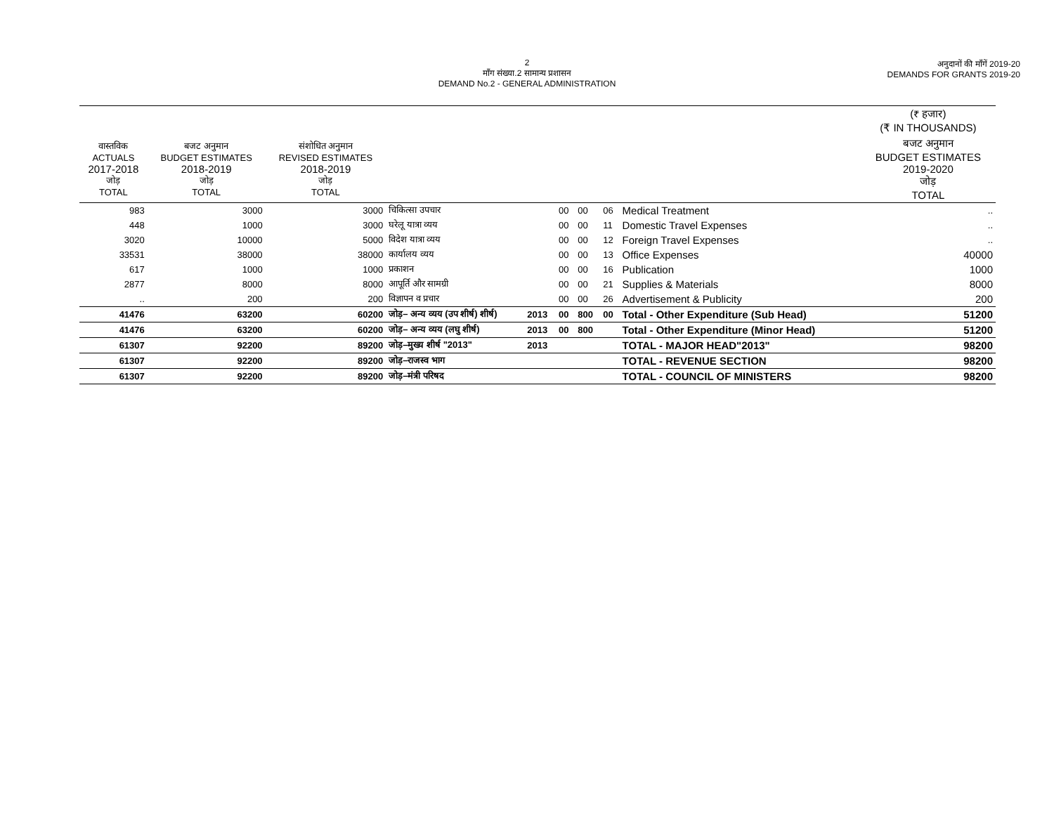2
माँग संख्या.2 सामान्य प्रशासन
DEMAND No.2 - GENERAL ADMINISTRATION
अनुदानों की माँगें 2019-20
DEMANDS FOR GRANTS 2019-20
| | | | | | | | | | (₹ हजार) (₹ IN THOUSANDS) |
| --- | --- | --- | --- | --- | --- | --- | --- | --- | --- |
| वास्तविक ACTUALS 2017-2018 जोड़ TOTAL | बजट अनुमान BUDGET ESTIMATES 2018-2019 जोड़ TOTAL | संशोधित अनुमान REVISED ESTIMATES 2018-2019 जोड़ TOTAL | | | | | | | बजट अनुमान BUDGET ESTIMATES 2019-2020 जोड़ TOTAL |
| 983 | 3000 | 3000 | चिकित्सा उपचार | | 00 | 00 | 06 | Medical Treatment | .. |
| 448 | 1000 | 3000 | घरेलू यात्रा व्यय | | 00 | 00 | 11 | Domestic Travel Expenses | .. |
| 3020 | 10000 | 5000 | विदेश यात्रा व्यय | | 00 | 00 | 12 | Foreign Travel Expenses | .. |
| 33531 | 38000 | 38000 | कार्यालय व्यय | | 00 | 00 | 13 | Office Expenses | 40000 |
| 617 | 1000 | 1000 | प्रकाशन | | 00 | 00 | 16 | Publication | 1000 |
| 2877 | 8000 | 8000 | आपूर्ति और सामग्री | | 00 | 00 | 21 | Supplies & Materials | 8000 |
| .. | 200 | 200 | विज्ञापन व प्रचार | | 00 | 00 | 26 | Advertisement & Publicity | 200 |
| 41476 | 63200 | 60200 | जोड़– अन्य व्यय (उप शीर्ष) शीर्ष) | 2013 | 00 | 800 | 00 | Total - Other Expenditure (Sub Head) | 51200 |
| 41476 | 63200 | 60200 | जोड़– अन्य व्यय (लघु शीर्ष) | 2013 | 00 | 800 | | Total - Other Expenditure (Minor Head) | 51200 |
| 61307 | 92200 | 89200 | जोड़–मुख्य शीर्ष "2013" | 2013 | | | | TOTAL - MAJOR HEAD"2013" | 98200 |
| 61307 | 92200 | 89200 | जोड़–राजस्व भाग | | | | | TOTAL - REVENUE SECTION | 98200 |
| 61307 | 92200 | 89200 | जोड़–मंत्री परिषद | | | | | TOTAL - COUNCIL OF MINISTERS | 98200 |